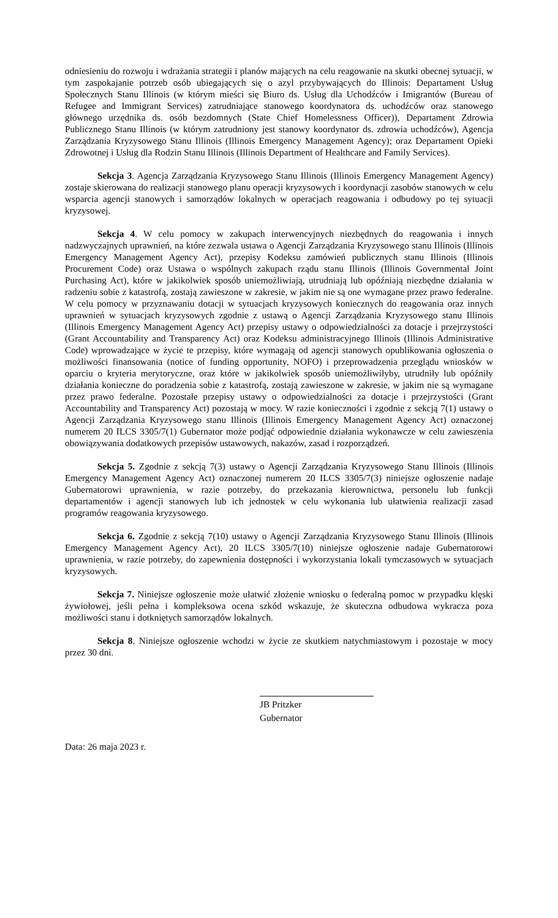odniesieniu do rozwoju i wdrażania strategii i planów mających na celu reagowanie na skutki obecnej sytuacji, w tym zaspokajanie potrzeb osób ubiegających się o azyl przybywających do Illinois: Departament Usług Społecznych Stanu Illinois (w którym mieści się Biuro ds. Usług dla Uchodźców i Imigrantów (Bureau of Refugee and Immigrant Services) zatrudniające stanowego koordynatora ds. uchodźców oraz stanowego głównego urzędnika ds. osób bezdomnych (State Chief Homelessness Officer)), Departament Zdrowia Publicznego Stanu Illinois (w którym zatrudniony jest stanowy koordynator ds. zdrowia uchodźców), Agencja Zarządzania Kryzysowego Stanu Illinois (Illinois Emergency Management Agency); oraz Departament Opieki Zdrowotnej i Usług dla Rodzin Stanu Illinois (Illinois Department of Healthcare and Family Services).
Sekcja 3. Agencja Zarządzania Kryzysowego Stanu Illinois (Illinois Emergency Management Agency) zostaje skierowana do realizacji stanowego planu operacji kryzysowych i koordynacji zasobów stanowych w celu wsparcia agencji stanowych i samorządów lokalnych w operacjach reagowania i odbudowy po tej sytuacji kryzysowej.
Sekcja 4. W celu pomocy w zakupach interwencyjnych niezbędnych do reagowania i innych nadzwyczajnych uprawnień, na które zezwala ustawa o Agencji Zarządzania Kryzysowego stanu Illinois (Illinois Emergency Management Agency Act), przepisy Kodeksu zamówień publicznych stanu Illinois (Illinois Procurement Code) oraz Ustawa o wspólnych zakupach rządu stanu Illinois (Illinois Governmental Joint Purchasing Act), które w jakikolwiek sposób uniemożliwiają, utrudniają lub opóźniają niezbędne działania w radzeniu sobie z katastrofą, zostają zawieszone w zakresie, w jakim nie są one wymagane przez prawo federalne. W celu pomocy w przyznawaniu dotacji w sytuacjach kryzysowych koniecznych do reagowania oraz innych uprawnień w sytuacjach kryzysowych zgodnie z ustawą o Agencji Zarządzania Kryzysowego stanu Illinois (Illinois Emergency Management Agency Act) przepisy ustawy o odpowiedzialności za dotacje i przejrzystości (Grant Accountability and Transparency Act) oraz Kodeksu administracyjnego Illinois (Illinois Administrative Code) wprowadzające w życie te przepisy, które wymagają od agencji stanowych opublikowania ogłoszenia o możliwości finansowania (notice of funding opportunity, NOFO) i przeprowadzenia przeglądu wniosków w oparciu o kryteria merytoryczne, oraz które w jakikolwiek sposób uniemożliwiłyby, utrudniły lub opóźniły działania konieczne do poradzenia sobie z katastrofą, zostają zawieszone w zakresie, w jakim nie są wymagane przez prawo federalne. Pozostałe przepisy ustawy o odpowiedzialności za dotacje i przejrzystości (Grant Accountability and Transparency Act) pozostają w mocy. W razie konieczności i zgodnie z sekcją 7(1) ustawy o Agencji Zarządzania Kryzysowego stanu Illinois (Illinois Emergency Management Agency Act) oznaczonej numerem 20 ILCS 3305/7(1) Gubernator może podjąć odpowiednie działania wykonawcze w celu zawieszenia obowiązywania dodatkowych przepisów ustawowych, nakazów, zasad i rozporządzeń.
Sekcja 5. Zgodnie z sekcją 7(3) ustawy o Agencji Zarządzania Kryzysowego Stanu Illinois (Illinois Emergency Management Agency Act) oznaczonej numerem 20 ILCS 3305/7(3) niniejsze ogłoszenie nadaje Gubernatorowi uprawnienia, w razie potrzeby, do przekazania kierownictwa, personelu lub funkcji departamentów i agencji stanowych lub ich jednostek w celu wykonania lub ułatwienia realizacji zasad programów reagowania kryzysowego.
Sekcja 6. Zgodnie z sekcją 7(10) ustawy o Agencji Zarządzania Kryzysowego Stanu Illinois (Illinois Emergency Management Agency Act), 20 ILCS 3305/7(10) niniejsze ogłoszenie nadaje Gubernatorowi uprawnienia, w razie potrzeby, do zapewnienia dostępności i wykorzystania lokali tymczasowych w sytuacjach kryzysowych.
Sekcja 7. Niniejsze ogłoszenie może ułatwić złożenie wniosku o federalną pomoc w przypadku klęski żywiołowej, jeśli pełna i kompleksowa ocena szkód wskazuje, że skuteczna odbudowa wykracza poza możliwości stanu i dotkniętych samorządów lokalnych.
Sekcja 8. Niniejsze ogłoszenie wchodzi w życie ze skutkiem natychmiastowym i pozostaje w mocy przez 30 dni.
JB Pritzker
Gubernator
Data: 26 maja 2023 r.